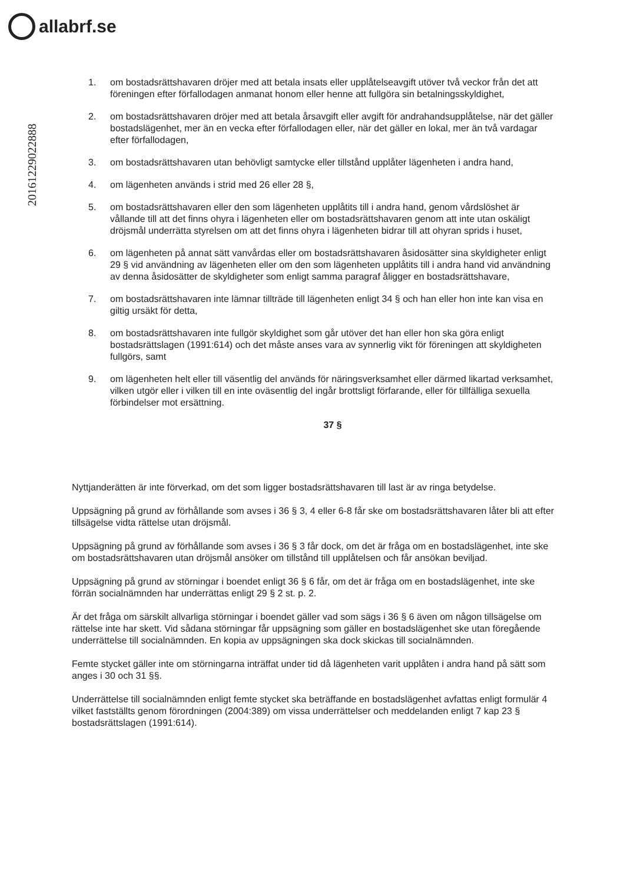allabrf.se
20161229022888
1. om bostadsrättshavaren dröjer med att betala insats eller upplåtelseavgift utöver två veckor från det att föreningen efter förfallodagen anmanat honom eller henne att fullgöra sin betalningsskyldighet,
2. om bostadsrättshavaren dröjer med att betala årsavgift eller avgift för andrahandsupplåtelse, när det gäller bostadslägenhet, mer än en vecka efter förfallodagen eller, när det gäller en lokal, mer än två vardagar efter förfallodagen,
3. om bostadsrättshavaren utan behövligt samtycke eller tillstånd upplåter lägenheten i andra hand,
4. om lägenheten används i strid med 26 eller 28 §,
5. om bostadsrättshavaren eller den som lägenheten upplåtits till i andra hand, genom vårdslöshet är vållande till att det finns ohyra i lägenheten eller om bostadsrättshavaren genom att inte utan oskäligt dröjsmål underrätta styrelsen om att det finns ohyra i lägenheten bidrar till att ohyran sprids i huset,
6. om lägenheten på annat sätt vanvårdas eller om bostadsrättshavaren åsidosätter sina skyldigheter enligt 29 § vid användning av lägenheten eller om den som lägenheten upplåtits till i andra hand vid användning av denna åsidosätter de skyldigheter som enligt samma paragraf åligger en bostadsrättshavare,
7. om bostadsrättshavaren inte lämnar tillträde till lägenheten enligt 34 § och han eller hon inte kan visa en giltig ursäkt för detta,
8. om bostadsrättshavaren inte fullgör skyldighet som går utöver det han eller hon ska göra enligt bostadsrättslagen (1991:614) och det måste anses vara av synnerlig vikt för föreningen att skyldigheten fullgörs, samt
9. om lägenheten helt eller till väsentlig del används för näringsverksamhet eller därmed likartad verksamhet, vilken utgör eller i vilken till en inte oväsentlig del ingår brottsligt förfarande, eller för tillfälliga sexuella förbindelser mot ersättning.
37 §
Nyttjanderätten är inte förverkad, om det som ligger bostadsrättshavaren till last är av ringa betydelse.
Uppsägning på grund av förhållande som avses i 36 § 3, 4 eller 6-8 får ske om bostadsrättshavaren låter bli att efter tillsägelse vidta rättelse utan dröjsmål.
Uppsägning på grund av förhållande som avses i 36 § 3 får dock, om det är fråga om en bostadslägenhet, inte ske om bostadsrättshavaren utan dröjsmål ansöker om tillstånd till upplåtelsen och får ansökan beviljad.
Uppsägning på grund av störningar i boendet enligt 36 § 6 får, om det är fråga om en bostadslägenhet, inte ske förrän socialnämnden har underrättas enligt 29 § 2 st. p. 2.
Är det fråga om särskilt allvarliga störningar i boendet gäller vad som sägs i 36 § 6 även om någon tillsägelse om rättelse inte har skett. Vid sådana störningar får uppsägning som gäller en bostadslägenhet ske utan föregående underrättelse till socialnämnden. En kopia av uppsägningen ska dock skickas till socialnämnden.
Femte stycket gäller inte om störningarna inträffat under tid då lägenheten varit upplåten i andra hand på sätt som anges i 30 och 31 §§.
Underrättelse till socialnämnden enligt femte stycket ska beträffande en bostadslägenhet avfattas enligt formulär 4 vilket fastställts genom förordningen (2004:389) om vissa underrättelser och meddelanden enligt 7 kap 23 § bostadsrättslagen (1991:614).